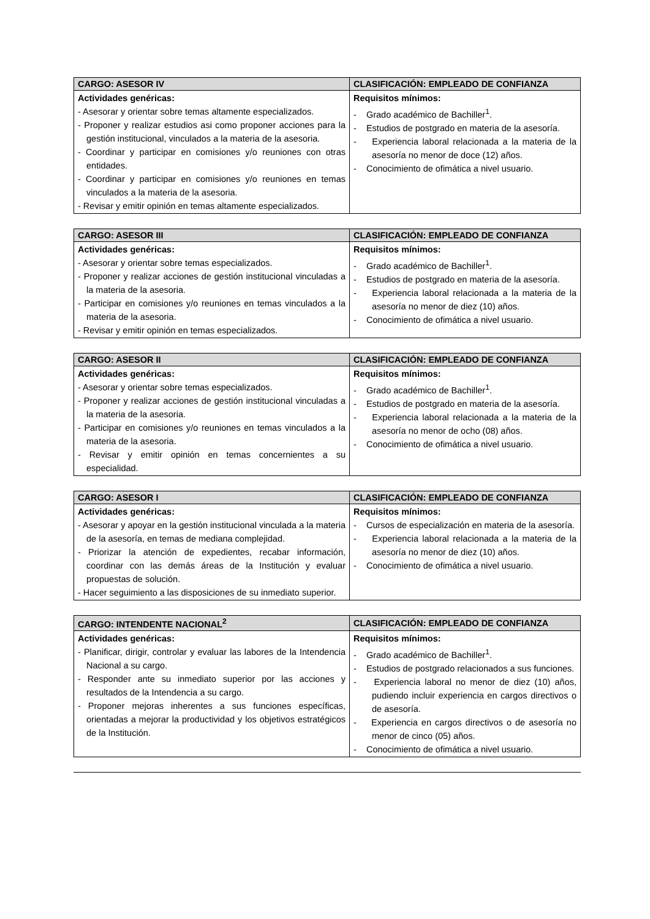| CARGO: ASESOR IV | CLASIFICACIÓN: EMPLEADO DE CONFIANZA |
| --- | --- |
| Actividades genéricas: - Asesorar y orientar sobre temas altamente especializados. - Proponer y realizar estudios asi como proponer acciones para la gestión institucional, vinculados a la materia de la asesoria. - Coordinar y participar en comisiones y/o reuniones con otras entidades. - Coordinar y participar en comisiones y/o reuniones en temas vinculados a la materia de la asesoria. - Revisar y emitir opinión en temas altamente especializados. | Requisitos mínimos: - Grado académico de Bachiller<sup>1</sup>. - Estudios de postgrado en materia de la asesoría. - Experiencia laboral relacionada a la materia de la asesoría no menor de doce (12) años. - Conocimiento de ofimática a nivel usuario. |
| CARGO: ASESOR III | CLASIFICACIÓN: EMPLEADO DE CONFIANZA |
| --- | --- |
| Actividades genéricas: - Asesorar y orientar sobre temas especializados. - Proponer y realizar acciones de gestión institucional vinculadas a la materia de la asesoria. - Participar en comisiones y/o reuniones en temas vinculados a la materia de la asesoria. - Revisar y emitir opinión en temas especializados. | Requisitos mínimos: - Grado académico de Bachiller<sup>1</sup>. - Estudios de postgrado en materia de la asesoría. - Experiencia laboral relacionada a la materia de la asesoría no menor de diez (10) años. - Conocimiento de ofimática a nivel usuario. |
| CARGO: ASESOR II | CLASIFICACIÓN: EMPLEADO DE CONFIANZA |
| --- | --- |
| Actividades genéricas: - Asesorar y orientar sobre temas especializados. - Proponer y realizar acciones de gestión institucional vinculadas a la materia de la asesoria. - Participar en comisiones y/o reuniones en temas vinculados a la materia de la asesoria. - Revisar y emitir opinión en temas concernientes a su especialidad. | Requisitos mínimos: - Grado académico de Bachiller<sup>1</sup>. - Estudios de postgrado en materia de la asesoría. - Experiencia laboral relacionada a la materia de la asesoría no menor de ocho (08) años. - Conocimiento de ofimática a nivel usuario. |
| CARGO: ASESOR I | CLASIFICACIÓN: EMPLEADO DE CONFIANZA |
| --- | --- |
| Actividades genéricas: - Asesorar y apoyar en la gestión institucional vinculada a la materia de la asesoría, en temas de mediana complejidad. - Priorizar la atención de expedientes, recabar información, coordinar con las demás áreas de la Institución y evaluar propuestas de solución. - Hacer seguimiento a las disposiciones de su inmediato superior. | Requisitos mínimos: - Cursos de especialización en materia de la asesoría. - Experiencia laboral relacionada a la materia de la asesoría no menor de diez (10) años. - Conocimiento de ofimática a nivel usuario. |
| CARGO: INTENDENTE NACIONAL<sup>2</sup> | CLASIFICACIÓN: EMPLEADO DE CONFIANZA |
| --- | --- |
| Actividades genéricas: - Planificar, dirigir, controlar y evaluar las labores de la Intendencia Nacional a su cargo. - Responder ante su inmediato superior por las acciones y resultados de la Intendencia a su cargo. - Proponer mejoras inherentes a sus funciones específicas, orientadas a mejorar la productividad y los objetivos estratégicos de la Institución. | Requisitos mínimos: - Grado académico de Bachiller<sup>1</sup>. - Estudios de postgrado relacionados a sus funciones. - Experiencia laboral no menor de diez (10) años, pudiendo incluir experiencia en cargos directivos o de asesoría. - Experiencia en cargos directivos o de asesoría no menor de cinco (05) años. - Conocimiento de ofimática a nivel usuario. |